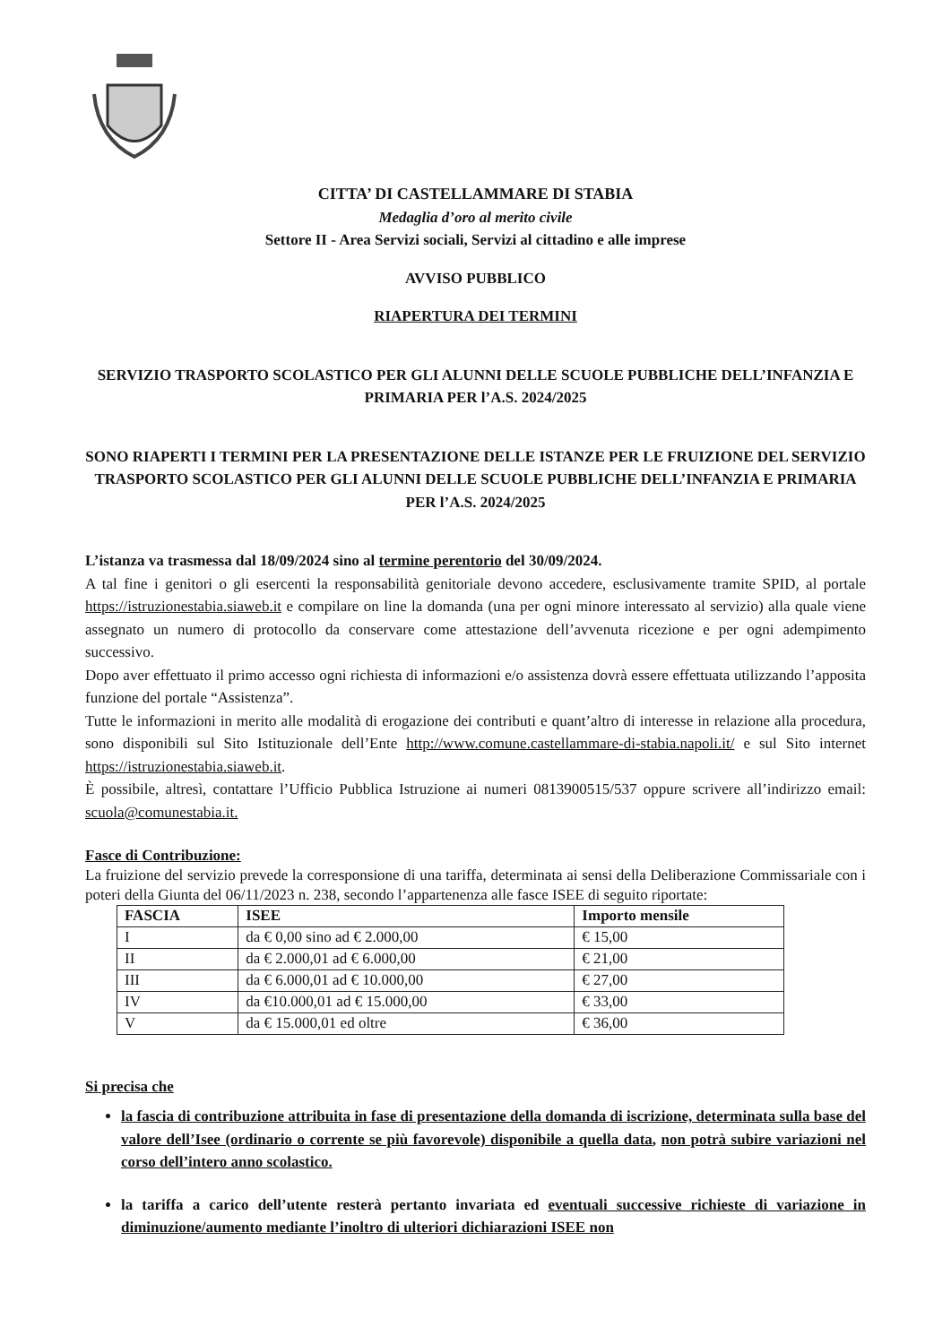CITTA’ DI CASTELLAMMARE DI STABIA
Medaglia d’oro al merito civile
Settore II - Area Servizi sociali, Servizi al cittadino e alle imprese
AVVISO PUBBLICO
RIAPERTURA DEI TERMINI
SERVIZIO TRASPORTO SCOLASTICO PER GLI ALUNNI DELLE SCUOLE PUBBLICHE DELL’INFANZIA E PRIMARIA PER l’A.S. 2024/2025
SONO RIAPERTI I TERMINI PER LA PRESENTAZIONE DELLE ISTANZE PER LE FRUIZIONE DEL SERVIZIO TRASPORTO SCOLASTICO PER GLI ALUNNI DELLE SCUOLE PUBBLICHE DELL’INFANZIA E PRIMARIA PER l’A.S. 2024/2025
L’istanza va trasmessa dal 18/09/2024 sino al termine perentorio del 30/09/2024.
A tal fine i genitori o gli esercenti la responsabilità genitoriale devono accedere, esclusivamente tramite SPID, al portale https://istruzionestabia.siaweb.it e compilare on line la domanda (una per ogni minore interessato al servizio) alla quale viene assegnato un numero di protocollo da conservare come attestazione dell’avvenuta ricezione e per ogni adempimento successivo.
Dopo aver effettuato il primo accesso ogni richiesta di informazioni e/o assistenza dovrà essere effettuata utilizzando l’apposita funzione del portale “Assistenza”.
Tutte le informazioni in merito alle modalità di erogazione dei contributi e quant’altro di interesse in relazione alla procedura, sono disponibili sul Sito Istituzionale dell’Ente http://www.comune.castellammare-di-stabia.napoli.it/ e sul Sito internet https://istruzionestabia.siaweb.it.
È possibile, altresì, contattare l’Ufficio Pubblica Istruzione ai numeri 0813900515/537 oppure scrivere all’indirizzo email: scuola@comunestabia.it.
Fasce di Contribuzione:
La fruizione del servizio prevede la corresponsione di una tariffa, determinata ai sensi della Deliberazione Commissariale con i poteri della Giunta del 06/11/2023 n. 238, secondo l’appartenenza alle fasce ISEE di seguito riportate:
| FASCIA | ISEE | Importo mensile |
| --- | --- | --- |
| I | da € 0,00 sino ad € 2.000,00 | € 15,00 |
| II | da € 2.000,01 ad € 6.000,00 | € 21,00 |
| III | da € 6.000,01 ad € 10.000,00 | € 27,00 |
| IV | da €10.000,01 ad € 15.000,00 | € 33,00 |
| V | da € 15.000,01 ed oltre | € 36,00 |
Si precisa che
la fascia di contribuzione attribuita in fase di presentazione della domanda di iscrizione, determinata sulla base del valore dell’Isee (ordinario o corrente se più favorevole) disponibile a quella data, non potrà subire variazioni nel corso dell’intero anno scolastico.
la tariffa a carico dell’utente resterà pertanto invariata ed eventuali successive richieste di variazione in diminuzione/aumento mediante l’inoltro di ulteriori dichiarazioni ISEE non